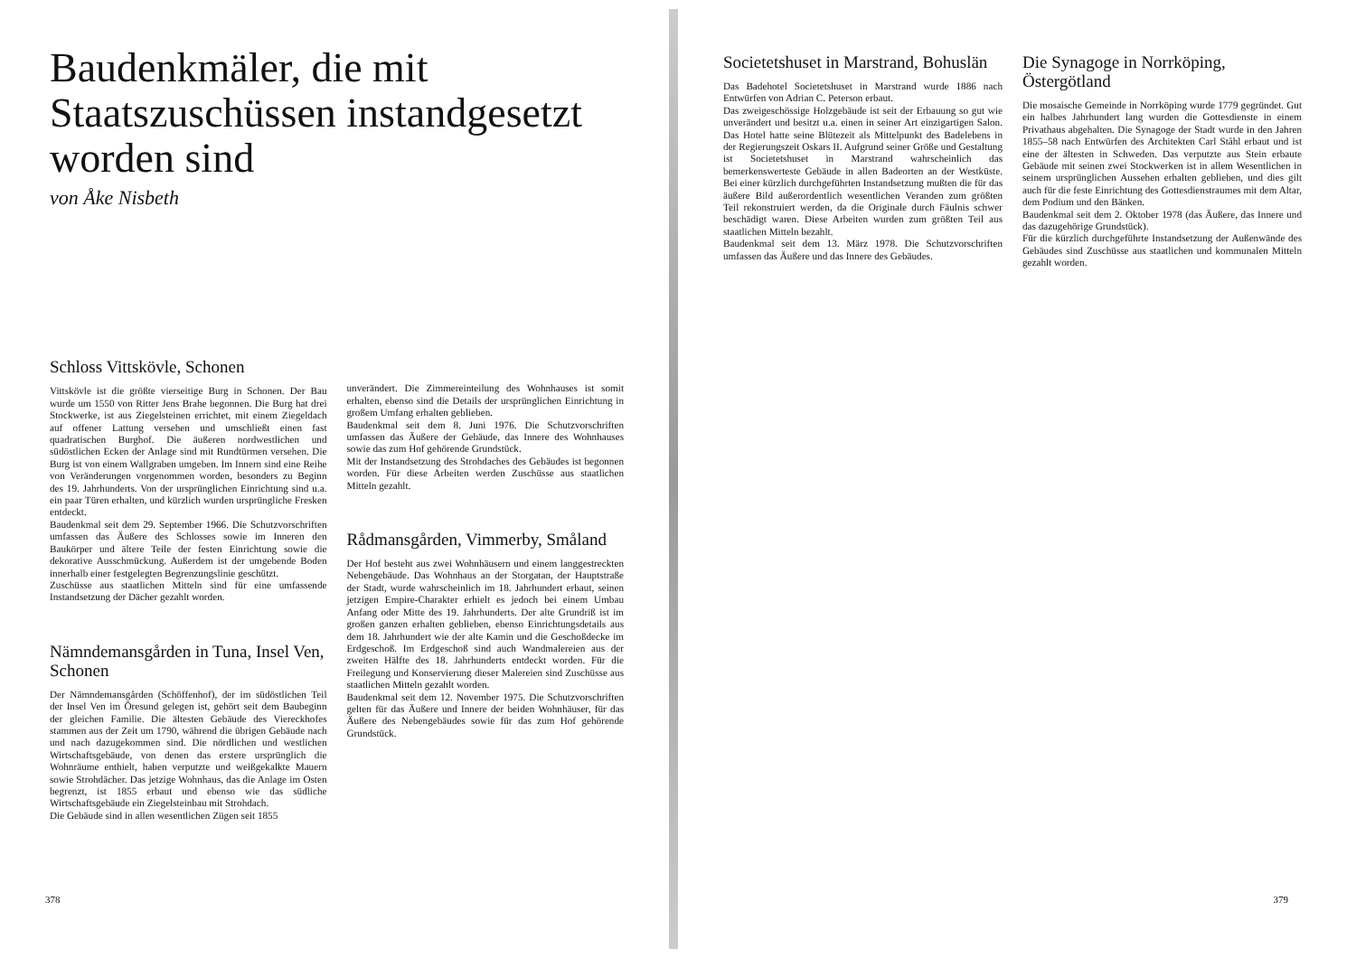Baudenkmäler, die mit Staatszuschüssen instandgesetzt worden sind
von Åke Nisbeth
Schloss Vittskövle, Schonen
Vittskövle ist die größte vierseitige Burg in Schonen. Der Bau wurde um 1550 von Ritter Jens Brahe begonnen. Die Burg hat drei Stockwerke, ist aus Ziegelsteinen errichtet, mit einem Ziegeldach auf offener Lattung versehen und umschließt einen fast quadratischen Burghof. Die äußeren nordwestlichen und südöstlichen Ecken der Anlage sind mit Rundtürmen versehen. Die Burg ist von einem Wallgraben umgeben. Im Innern sind eine Reihe von Veränderungen vorgenommen worden, besonders zu Beginn des 19. Jahrhunderts. Von der ursprünglichen Einrichtung sind u.a. ein paar Türen erhalten, und kürzlich wurden ursprüngliche Fresken entdeckt.
Baudenkmal seit dem 29. September 1966. Die Schutzvorschriften umfassen das Äußere des Schlosses sowie im Inneren den Baukörper und ältere Teile der festen Einrichtung sowie die dekorative Ausschmückung. Außerdem ist der umgebende Boden innerhalb einer festgelegten Begrenzungslinie geschützt.
Zuschüsse aus staatlichen Mitteln sind für eine umfassende Instandsetzung der Dächer gezahlt worden.
Nämndemansgården in Tuna, Insel Ven, Schonen
Der Nämndemansgården (Schöffenhof), der im südöstlichen Teil der Insel Ven im Öresund gelegen ist, gehört seit dem Baubeginn der gleichen Familie. Die ältesten Gebäude des Viereckhofes stammen aus der Zeit um 1790, während die übrigen Gebäude nach und nach dazugekommen sind. Die nördlichen und westlichen Wirtschaftsgebäude, von denen das erstere ursprünglich die Wohnräume enthielt, haben verputzte und weißgekalkte Mauern sowie Strohdächer. Das jetzige Wohnhaus, das die Anlage im Osten begrenzt, ist 1855 erbaut und ebenso wie das südliche Wirtschaftsgebäude ein Ziegelsteinbau mit Strohdach.
Die Gebäude sind in allen wesentlichen Zügen seit 1855
unverändert. Die Zimmereinteilung des Wohnhauses ist somit erhalten, ebenso sind die Details der ursprünglichen Einrichtung in großem Umfang erhalten geblieben.
Baudenkmal seit dem 8. Juni 1976. Die Schutzvorschriften umfassen das Äußere der Gebäude, das Innere des Wohnhauses sowie das zum Hof gehörende Grundstück.
Mit der Instandsetzung des Strohdaches des Gebäudes ist begonnen worden. Für diese Arbeiten werden Zuschüsse aus staatlichen Mitteln gezahlt.
Rådmansgården, Vimmerby, Småland
Der Hof besteht aus zwei Wohnhäusern und einem langgestreckten Nebengebäude. Das Wohnhaus an der Storgatan, der Hauptstraße der Stadt, wurde wahrscheinlich im 18. Jahrhundert erbaut, seinen jetzigen Empire-Charakter erhielt es jedoch bei einem Umbau Anfang oder Mitte des 19. Jahrhunderts. Der alte Grundriß ist im großen ganzen erhalten geblieben, ebenso Einrichtungsdetails aus dem 18. Jahrhundert wie der alte Kamin und die Geschoßdecke im Erdgeschoß. Im Erdgeschoß sind auch Wandmalereien aus der zweiten Hälfte des 18. Jahrhunderts entdeckt worden. Für die Freilegung und Konservierung dieser Malereien sind Zuschüsse aus staatlichen Mitteln gezahlt worden.
Baudenkmal seit dem 12. November 1975. Die Schutzvorschriften gelten für das Äußere und Innere der beiden Wohnhäuser, für das Äußere des Nebengebäudes sowie für das zum Hof gehörende Grundstück.
378
Societetshuset in Marstrand, Bohuslän
Das Badehotel Societetshuset in Marstrand wurde 1886 nach Entwürfen von Adrian C. Peterson erbaut.
Das zweigeschössige Holzgebäude ist seit der Erbauung so gut wie unverändert und besitzt u.a. einen in seiner Art einzigartigen Salon. Das Hotel hatte seine Blütezeit als Mittelpunkt des Badelebens in der Regierungszeit Oskars II. Aufgrund seiner Größe und Gestaltung ist Societetshuset in Marstrand wahrscheinlich das bemerkenswerteste Gebäude in allen Badeorten an der Westküste. Bei einer kürzlich durchgeführten Instandsetzung mußten die für das äußere Bild außerordentlich wesentlichen Veranden zum größten Teil rekonstruiert werden, da die Originale durch Fäulnis schwer beschädigt waren. Diese Arbeiten wurden zum größten Teil aus staatlichen Mitteln bezahlt.
Baudenkmal seit dem 13. März 1978. Die Schutzvorschriften umfassen das Äußere und das Innere des Gebäudes.
Die Synagoge in Norrköping, Östergötland
Die mosaische Gemeinde in Norrköping wurde 1779 gegründet. Gut ein halbes Jahrhundert lang wurden die Gottesdienste in einem Privathaus abgehalten. Die Synagoge der Stadt wurde in den Jahren 1855–58 nach Entwürfen des Architekten Carl Ståhl erbaut und ist eine der ältesten in Schweden. Das verputzte aus Stein erbaute Gebäude mit seinen zwei Stockwerken ist in allem Wesentlichen in seinem ursprünglichen Aussehen erhalten geblieben, und dies gilt auch für die feste Einrichtung des Gottesdienstraumes mit dem Altar, dem Podium und den Bänken.
Baudenkmal seit dem 2. Oktober 1978 (das Äußere, das Innere und das dazugehörige Grundstück).
Für die kürzlich durchgeführte Instandsetzung der Außenwände des Gebäudes sind Zuschüsse aus staatlichen und kommunalen Mitteln gezahlt worden.
379